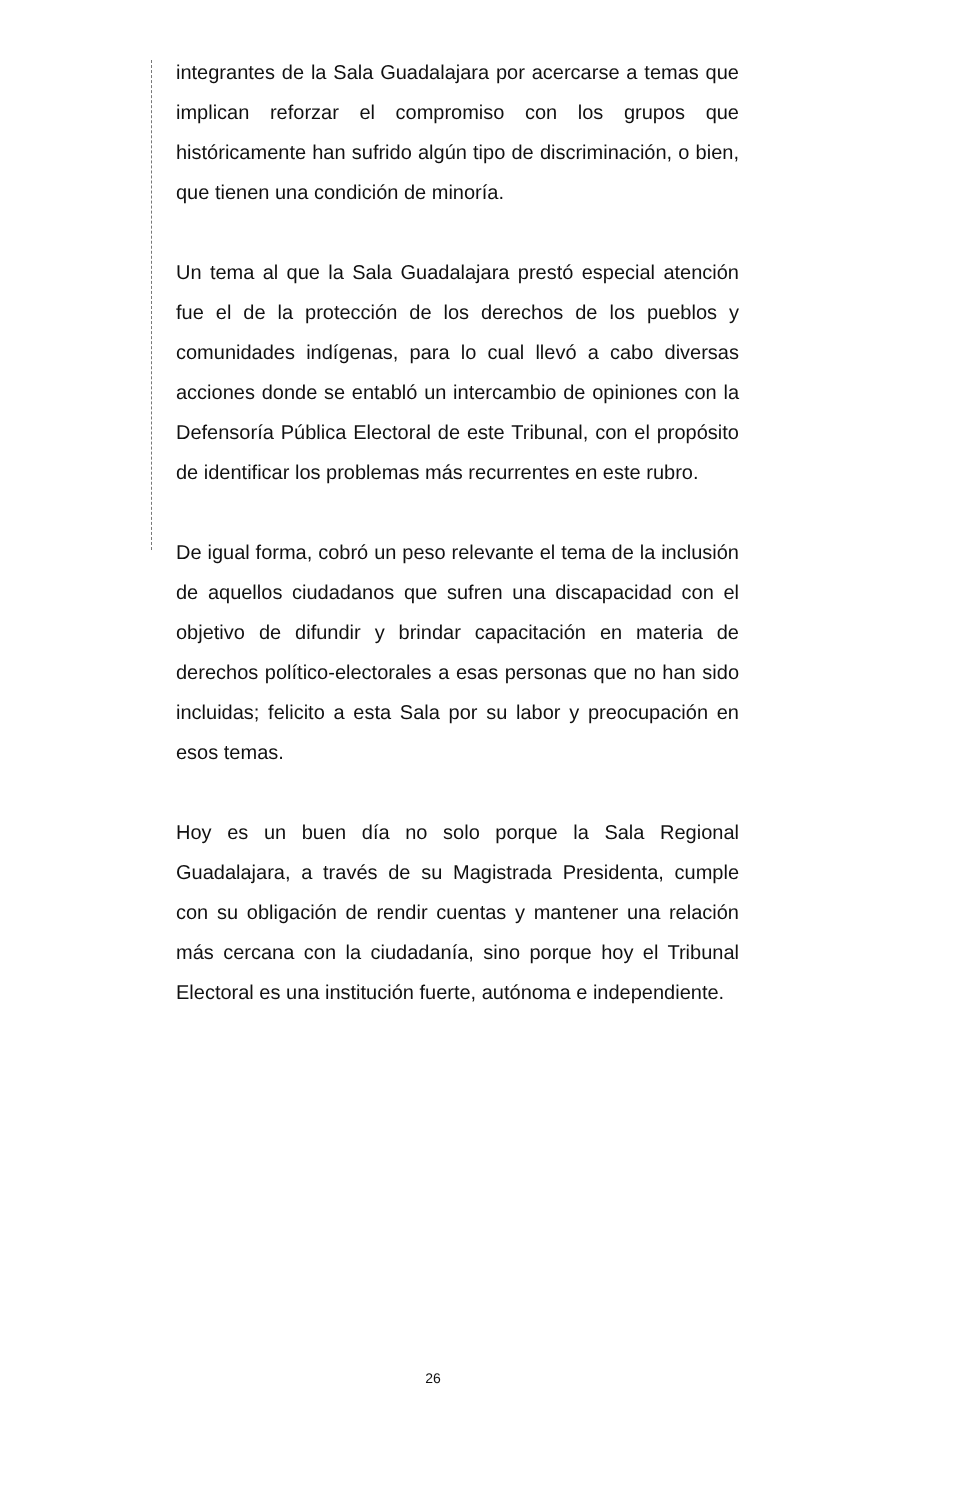integrantes de la Sala Guadalajara por acercarse a temas que implican reforzar el compromiso con los grupos que históricamente han sufrido algún tipo de discriminación, o bien, que tienen una condición de minoría.
Un tema al que la Sala Guadalajara prestó especial atención fue el de la protección de los derechos de los pueblos y comunidades indígenas, para lo cual llevó a cabo diversas acciones donde se entabló un intercambio de opiniones con la Defensoría Pública Electoral de este Tribunal, con el propósito de identificar los problemas más recurrentes en este rubro.
De igual forma, cobró un peso relevante el tema de la inclusión de aquellos ciudadanos que sufren una discapacidad con el objetivo de difundir y brindar capacitación en materia de derechos político-electorales a esas personas que no han sido incluidas; felicito a esta Sala por su labor y preocupación en esos temas.
Hoy es un buen día no solo porque la Sala Regional Guadalajara, a través de su Magistrada Presidenta, cumple con su obligación de rendir cuentas y mantener una relación más cercana con la ciudadanía, sino porque hoy el Tribunal Electoral es una institución fuerte, autónoma e independiente.
26